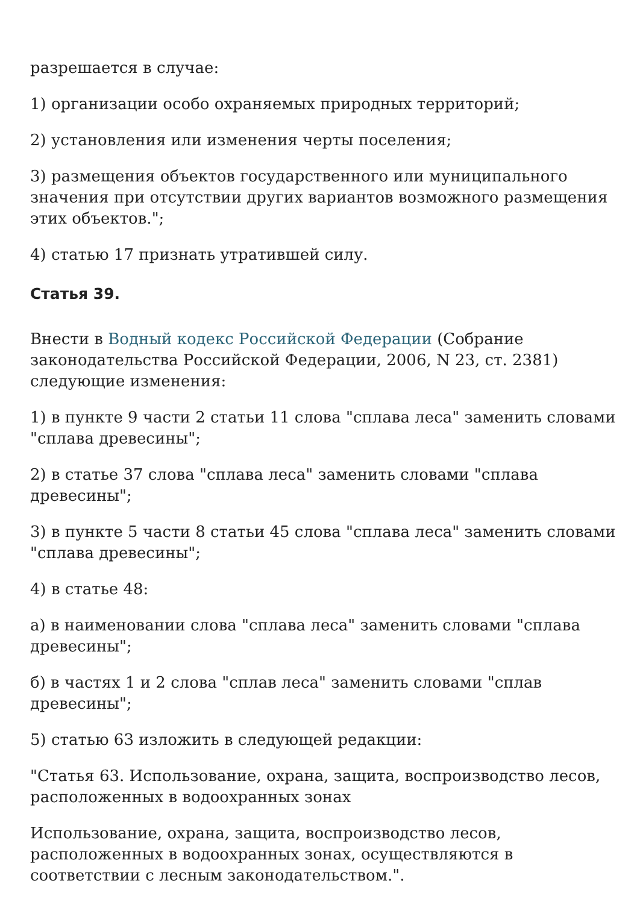разрешается в случае:
1) организации особо охраняемых природных территорий;
2) установления или изменения черты поселения;
3) размещения объектов государственного или муниципального значения при отсутствии других вариантов возможного размещения этих объектов.";
4) статью 17 признать утратившей силу.
Статья 39.
Внести в Водный кодекс Российской Федерации (Собрание законодательства Российской Федерации, 2006, N 23, ст. 2381) следующие изменения:
1) в пункте 9 части 2 статьи 11 слова "сплава леса" заменить словами "сплава древесины";
2) в статье 37 слова "сплава леса" заменить словами "сплава древесины";
3) в пункте 5 части 8 статьи 45 слова "сплава леса" заменить словами "сплава древесины";
4) в статье 48:
а) в наименовании слова "сплава леса" заменить словами "сплава древесины";
б) в частях 1 и 2 слова "сплав леса" заменить словами "сплав древесины";
5) статью 63 изложить в следующей редакции:
"Статья 63. Использование, охрана, защита, воспроизводство лесов, расположенных в водоохранных зонах
Использование, охрана, защита, воспроизводство лесов, расположенных в водоохранных зонах, осуществляются в соответствии с лесным законодательством.".